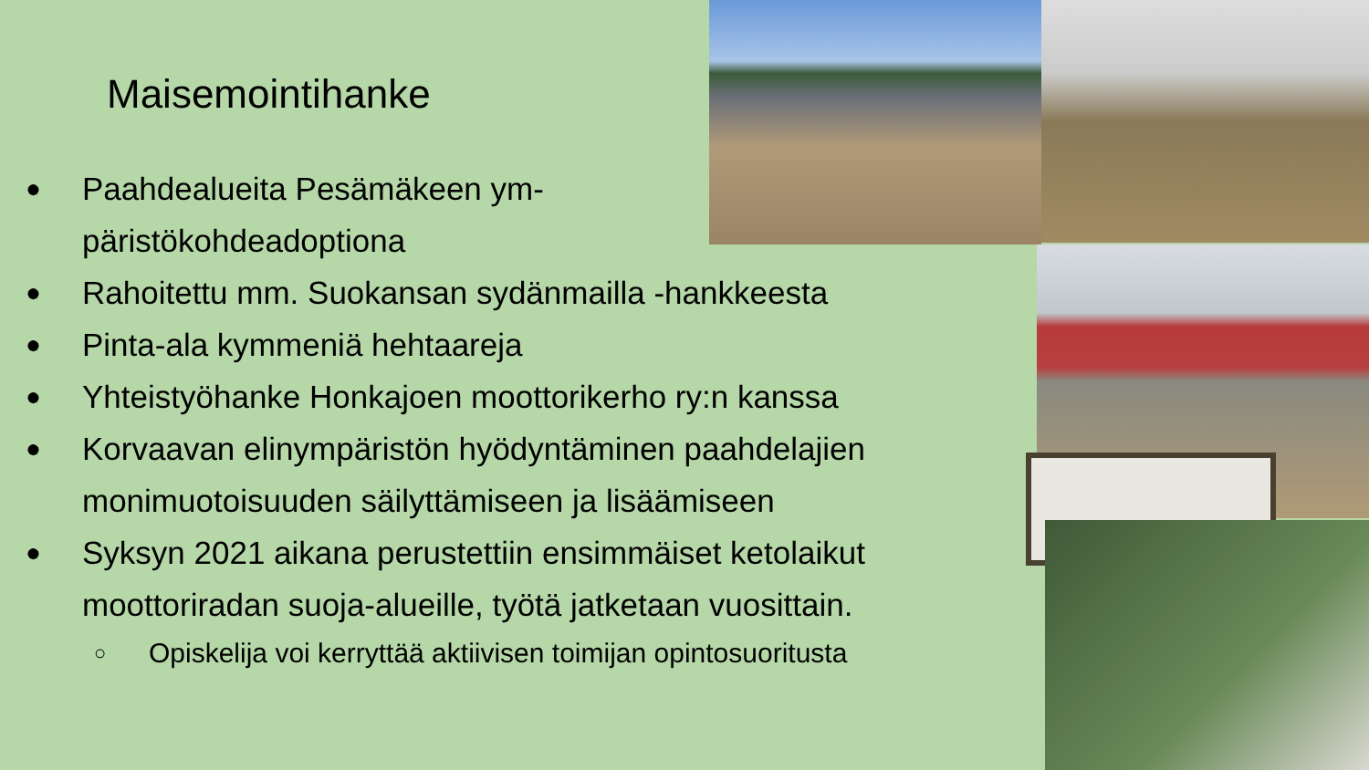Maisemointihanke
● Paahdealueita Pesämäkeen ym-
päristökohdeadoptiona
● Rahoitettu mm. Suokansan sydänmailla -hankkeesta
● Pinta-ala kymmeniä hehtaareja
● Yhteistyöhanke Honkajoen moottorikerho ry:n kanssa
● Korvaavan elinympäristön hyödyntäminen paahdelajien monimuotoisuuden säilyttämiseen ja lisäämiseen
● Syksyn 2021 aikana perustettiin ensimmäiset ketolaikut moottoriradan suoja-alueille, työtä jatketaan vuosittain.
○ Opiskelija voi kerryttää aktiivisen toimijan opintosuoritusta